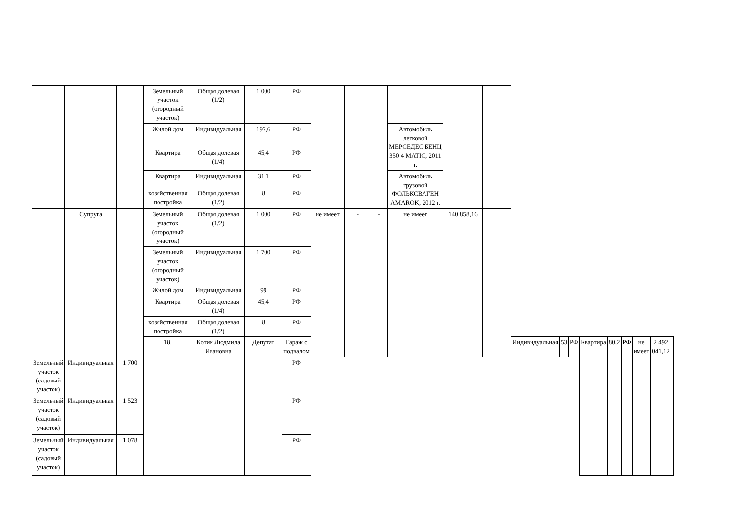| | | | Земельный участок (огородный участок) | Общая долевая (1/2) | 1 000 | РФ | | | | | | | | | | | | | | | |
| | | | Жилой дом | Индивидуальная | 197,6 | РФ | | | | Автомобиль легковой МЕРСЕДЕС БЕНЦ 350 4 MATIC, 2011 г. | | | | | | | | | | | |
| | | | Квартира | Общая долевая (1/4) | 45,4 | РФ | | | | | | | | | | | | | | | |
| | | | Квартира | Индивидуальная | 31,1 | РФ | | | | Автомобиль грузовой ФОЛЬКСВАГЕН AMAROK, 2012 г. | | | | | | | | | | | |
| | | | хозяйственная постройка | Общая долевая (1/2) | 8 | РФ | | | | | | | | | | | | | | | |
| | Супруга | | Земельный участок (огородный участок) | Общая долевая (1/2) | 1 000 | РФ | не имеет | - | - | не имеет | 140 858,16 | | | | | | | | | | |
| | | | Земельный участок (огородный участок) | Индивидуальная | 1 700 | РФ | | | | | | | | | | | | | | | |
| | | | Жилой дом | Индивидуальная | 99 | РФ | | | | | | | | | | | | | | | |
| | | | Квартира | Общая долевая (1/4) | 45,4 | РФ | | | | | | | | | | | | | | | |
| | | | хозяйственная постройка | Общая долевая (1/2) | 8 | РФ | | | | | | | | | | | | | | | |
| | | | 18. | Котик Людмила Ивановна | Депутат | Гараж с подвалом | | | | | | | Индивидуальная | 53 | РФ | Квартира | 80,2 | РФ | не имеет | 2 492 041,12 | |
| Земельный участок (садовый участок) | Индивидуальная | 1 700 | | | | РФ | | | | | | | | | | | | | | | |
| Земельный участок (садовый участок) | Индивидуальная | 1 523 | | | | РФ | | | | | | | | | | | | | | | |
| Земельный участок (садовый участок) | Индивидуальная | 1 078 | | | | РФ | | | | | | | | | | | | | | | |